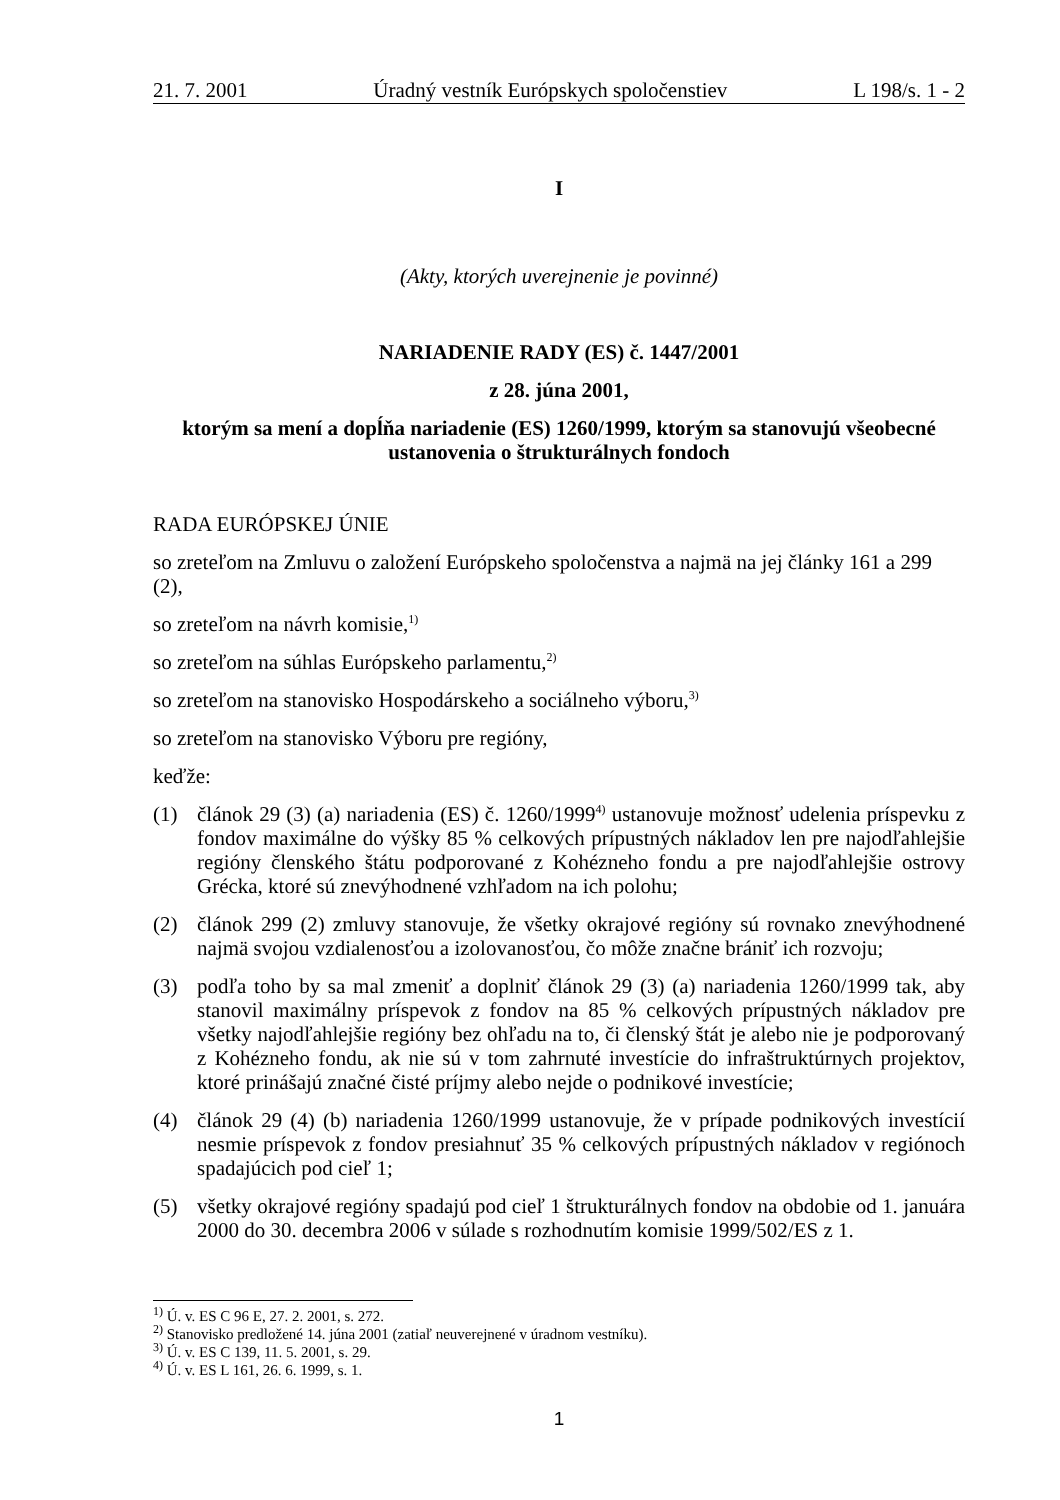21. 7. 2001 Úradný vestník Európskych spoločenstiev L 198/s. 1 - 2
I
(Akty, ktorých uverejnenie je povinné)
NARIADENIE RADY (ES) č. 1447/2001
z 28. júna 2001,
ktorým sa mení a dopĺňa nariadenie (ES) 1260/1999, ktorým sa stanovujú všeobecné ustanovenia o štrukturálnych fondoch
RADA EURÓPSKEJ ÚNIE
so zreteľom na Zmluvu o založení Európskeho spoločenstva a najmä na jej články 161 a 299 (2),
so zreteľom na návrh komisie,<sup>1)</sup>
so zreteľom na súhlas Európskeho parlamentu,<sup>2)</sup>
so zreteľom na stanovisko Hospodárskeho a sociálneho výboru,<sup>3)</sup>
so zreteľom na stanovisko Výboru pre regióny,
keďže:
(1) článok 29 (3) (a) nariadenia (ES) č. 1260/1999<sup>4)</sup> ustanovuje možnosť udelenia príspevku z fondov maximálne do výšky 85 % celkových prípustných nákladov len pre najodľahlejšie regióny členského štátu podporované z Kohézneho fondu a pre najodľahlejšie ostrovy Grécka, ktoré sú znevýhodnené vzhľadom na ich polohu;
(2) článok 299 (2) zmluvy stanovuje, že všetky okrajové regióny sú rovnako znevýhodnené najmä svojou vzdialenosťou a izolovanosťou, čo môže značne brániť ich rozvoju;
(3) podľa toho by sa mal zmeniť a doplniť článok 29 (3) (a) nariadenia 1260/1999 tak, aby stanovil maximálny príspevok z fondov na 85 % celkových prípustných nákladov pre všetky najodľahlejšie regióny bez ohľadu na to, či členský štát je alebo nie je podporovaný z Kohézneho fondu, ak nie sú v tom zahrnuté investície do infraštruktúrnych projektov, ktoré prinášajú značné čisté príjmy alebo nejde o podnikové investície;
(4) článok 29 (4) (b) nariadenia 1260/1999 ustanovuje, že v prípade podnikových investícií nesmie príspevok z fondov presiahnuť 35 % celkových prípustných nákladov v regiónoch spadajúcich pod cieľ 1;
(5) všetky okrajové regióny spadajú pod cieľ 1 štrukturálnych fondov na obdobie od 1. januára 2000 do 30. decembra 2006 v súlade s rozhodnutím komisie 1999/502/ES z 1.
<sup>1)</sup> Ú. v. ES C 96 E, 27. 2. 2001, s. 272.
<sup>2)</sup> Stanovisko predložené 14. júna 2001 (zatiaľ neuverejnené v úradnom vestníku).
<sup>3)</sup> Ú. v. ES C 139, 11. 5. 2001, s. 29.
<sup>4)</sup> Ú. v. ES L 161, 26. 6. 1999, s. 1.
1